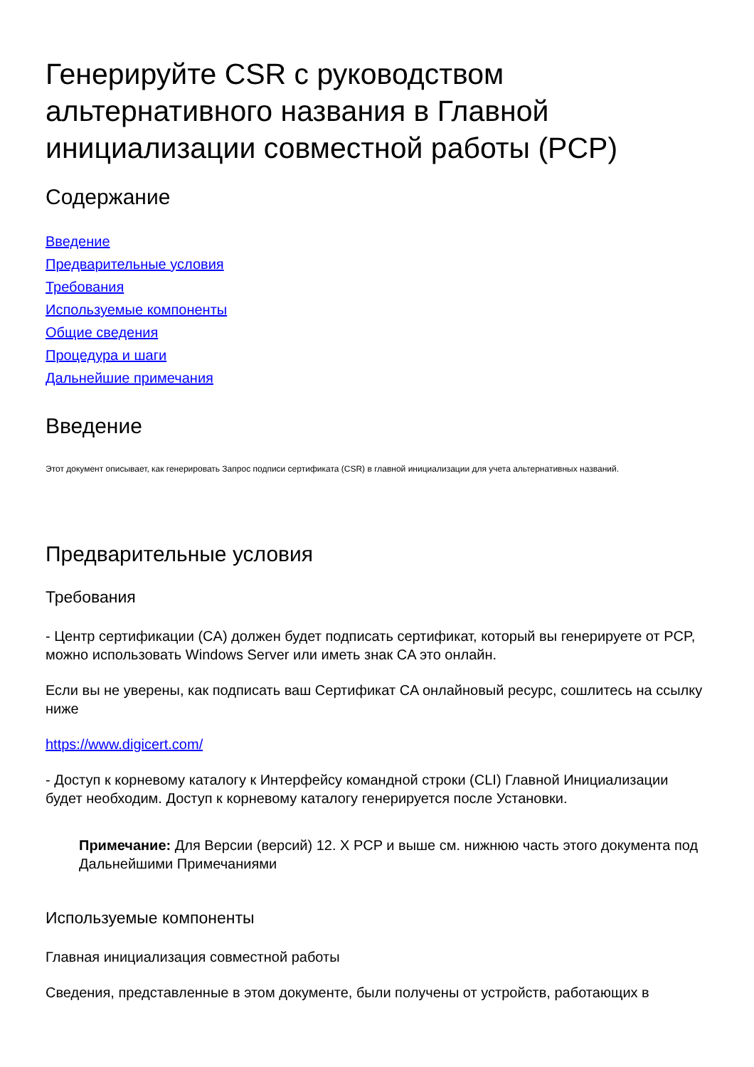Генерируйте CSR с руководством альтернативного названия в Главной инициализации совместной работы (PCP)
Содержание
Введение
Предварительные условия
Требования
Используемые компоненты
Общие сведения
Процедура и шаги
Дальнейшие примечания
Введение
Этот документ описывает, как генерировать Запрос подписи сертификата (CSR) в главной инициализации для учета альтернативных названий.
Предварительные условия
Требования
- Центр сертификации (CA) должен будет подписать сертификат, который вы генерируете от PCP, можно использовать Windows Server или иметь знак CA это онлайн.
Если вы не уверены, как подписать ваш Сертификат CA онлайновый ресурс, сошлитесь на ссылку ниже
https://www.digicert.com/
- Доступ к корневому каталогу к Интерфейсу командной строки (CLI) Главной Инициализации будет необходим. Доступ к корневому каталогу генерируется после Установки.
Примечание: Для Версии (версий) 12. X PCP и выше см. нижнюю часть этого документа под Дальнейшими Примечаниями
Используемые компоненты
Главная инициализация совместной работы
Сведения, представленные в этом документе, были получены от устройств, работающих в